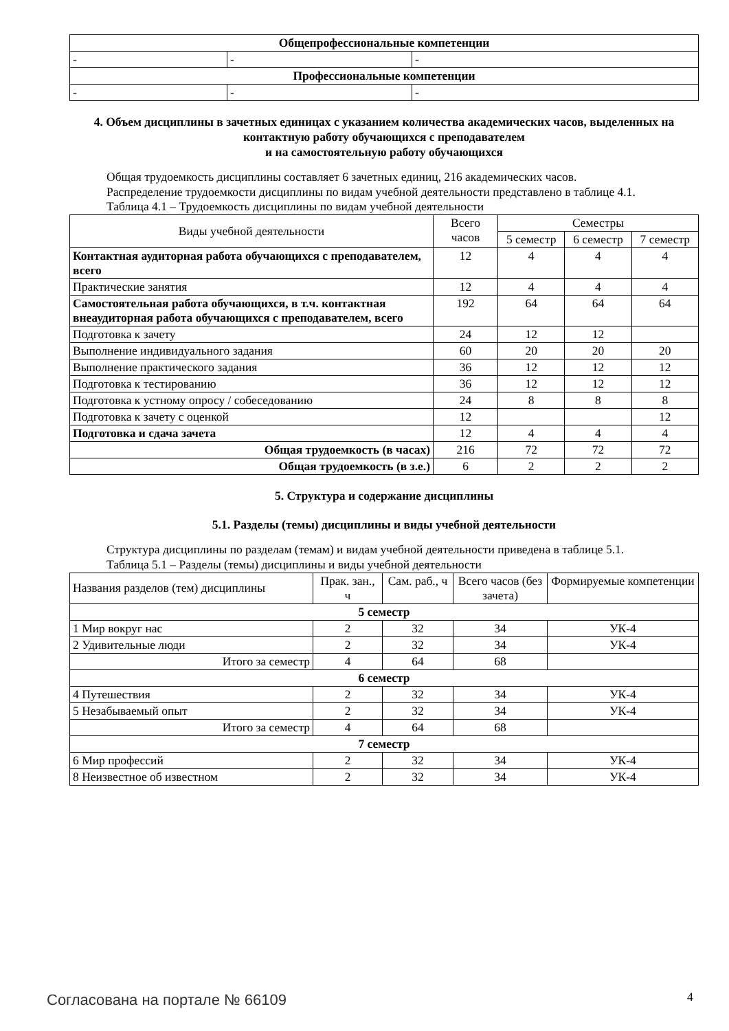| Общепрофессиональные компетенции | | |
| - | - | - |
| Профессиональные компетенции | | |
| - | - | - |
4. Объем дисциплины в зачетных единицах с указанием количества академических часов, выделенных на контактную работу обучающихся с преподавателем
и на самостоятельную работу обучающихся
Общая трудоемкость дисциплины составляет 6 зачетных единиц, 216 академических часов.
Распределение трудоемкости дисциплины по видам учебной деятельности представлено в таблице 4.1.
Таблица 4.1 – Трудоемкость дисциплины по видам учебной деятельности
| Виды учебной деятельности | Всего часов | Семестры | | |
| --- | --- | --- | --- | --- |
| | | 5 семестр | 6 семестр | 7 семестр |
| Контактная аудиторная работа обучающихся с преподавателем, всего | 12 | 4 | 4 | 4 |
| Практические занятия | 12 | 4 | 4 | 4 |
| Самостоятельная работа обучающихся, в т.ч. контактная внеаудиторная работа обучающихся с преподавателем, всего | 192 | 64 | 64 | 64 |
| Подготовка к зачету | 24 | 12 | 12 | |
| Выполнение индивидуального задания | 60 | 20 | 20 | 20 |
| Выполнение практического задания | 36 | 12 | 12 | 12 |
| Подготовка к тестированию | 36 | 12 | 12 | 12 |
| Подготовка к устному опросу / собеседованию | 24 | 8 | 8 | 8 |
| Подготовка к зачету с оценкой | 12 | | | 12 |
| Подготовка и сдача зачета | 12 | 4 | 4 | 4 |
| Общая трудоемкость (в часах) | 216 | 72 | 72 | 72 |
| Общая трудоемкость (в з.е.) | 6 | 2 | 2 | 2 |
5. Структура и содержание дисциплины
5.1. Разделы (темы) дисциплины и виды учебной деятельности
Структура дисциплины по разделам (темам) и видам учебной деятельности приведена в таблице 5.1.
Таблица 5.1 – Разделы (темы) дисциплины и виды учебной деятельности
| Названия разделов (тем) дисциплины | Прак. зан., ч | Сам. раб., ч | Всего часов (без зачета) | Формируемые компетенции |
| --- | --- | --- | --- | --- |
| 5 семестр | | | | |
| 1 Мир вокруг нас | 2 | 32 | 34 | УК-4 |
| 2 Удивительные люди | 2 | 32 | 34 | УК-4 |
| Итого за семестр | 4 | 64 | 68 | |
| 6 семестр | | | | |
| 4 Путешествия | 2 | 32 | 34 | УК-4 |
| 5 Незабываемый опыт | 2 | 32 | 34 | УК-4 |
| Итого за семестр | 4 | 64 | 68 | |
| 7 семестр | | | | |
| 6 Мир профессий | 2 | 32 | 34 | УК-4 |
| 8 Неизвестное об известном | 2 | 32 | 34 | УК-4 |
Согласована на портале № 66109 4